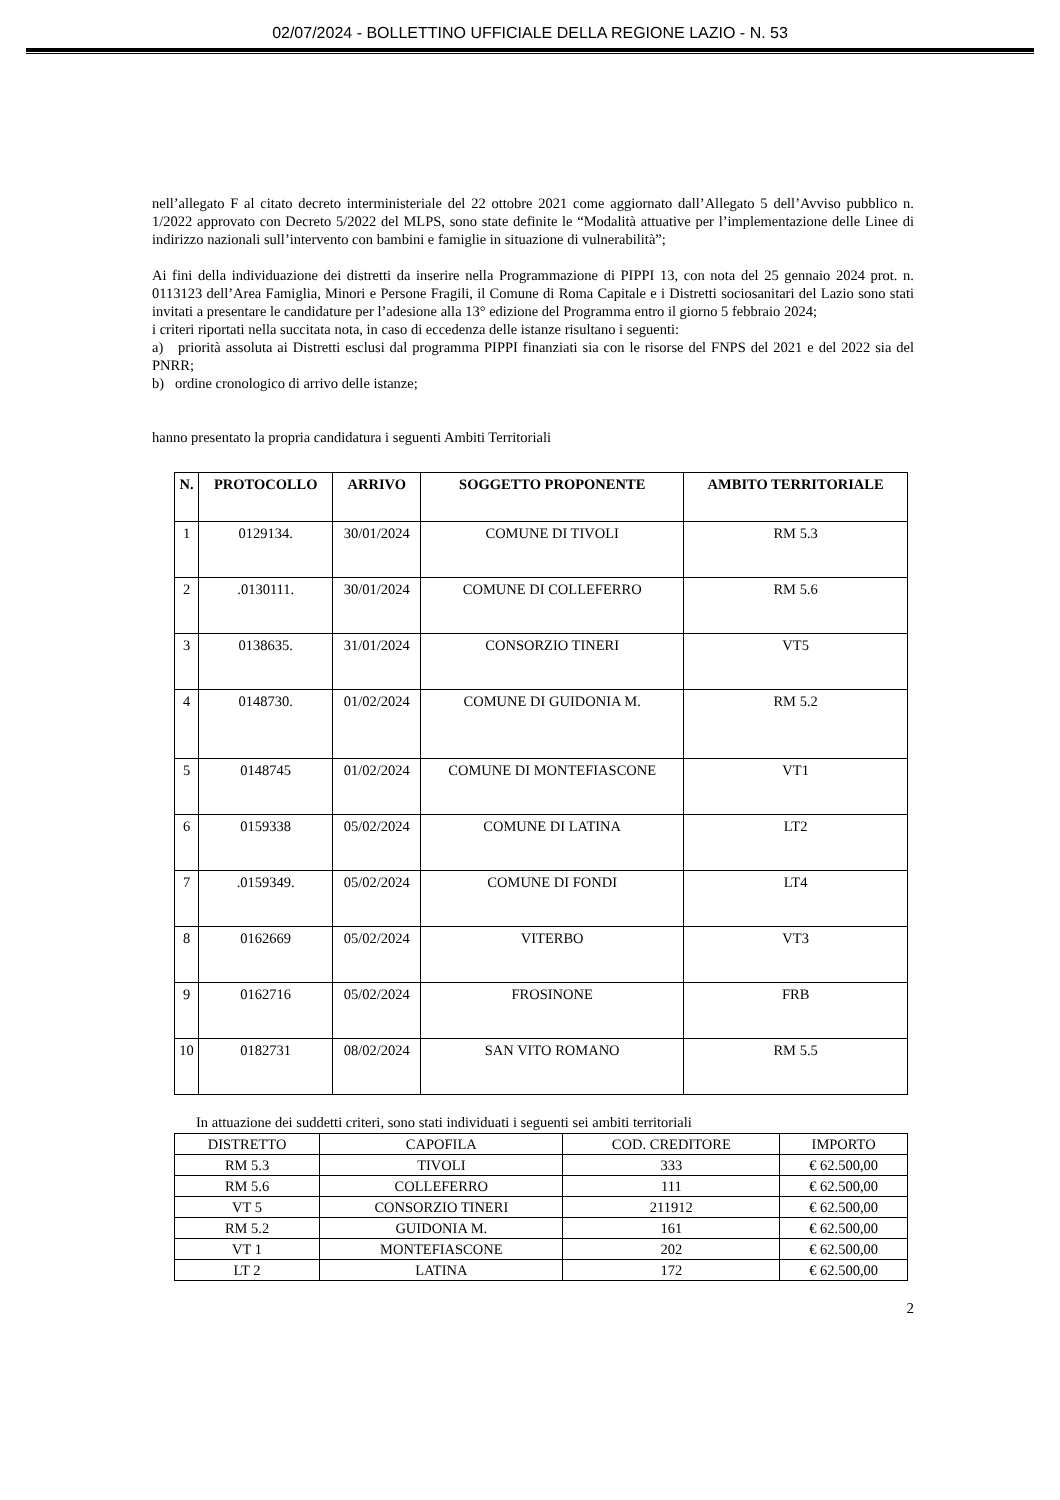02/07/2024 - BOLLETTINO UFFICIALE DELLA REGIONE LAZIO - N. 53
nell’allegato F al citato decreto interministeriale del 22 ottobre 2021 come aggiornato dall’Allegato 5 dell’Avviso pubblico n. 1/2022 approvato con Decreto 5/2022 del MLPS, sono state definite le “Modalità attuative per l’implementazione delle Linee di indirizzo nazionali sull’intervento con bambini e famiglie in situazione di vulnerabilità”;
Ai fini della individuazione dei distretti da inserire nella Programmazione di PIPPI 13, con nota del 25 gennaio 2024 prot. n. 0113123 dell’Area Famiglia, Minori e Persone Fragili, il Comune di Roma Capitale e i Distretti sociosanitari del Lazio sono stati invitati a presentare le candidature per l’adesione alla 13° edizione del Programma entro il giorno 5 febbraio 2024;
i criteri riportati nella succitata nota, in caso di eccedenza delle istanze risultano i seguenti:
a) priorità assoluta ai Distretti esclusi dal programma PIPPI finanziati sia con le risorse del FNPS del 2021 e del 2022 sia del PNRR;
b) ordine cronologico di arrivo delle istanze;
hanno presentato la propria candidatura i seguenti Ambiti Territoriali
| N. | PROTOCOLLO | ARRIVO | SOGGETTO PROPONENTE | AMBITO TERRITORIALE |
| --- | --- | --- | --- | --- |
| 1 | 0129134. | 30/01/2024 | COMUNE DI TIVOLI | RM 5.3 |
| 2 | .0130111. | 30/01/2024 | COMUNE DI COLLEFERRO | RM 5.6 |
| 3 | 0138635. | 31/01/2024 | CONSORZIO TINERI | VT5 |
| 4 | 0148730. | 01/02/2024 | COMUNE DI GUIDONIA M. | RM 5.2 |
| 5 | 0148745 | 01/02/2024 | COMUNE DI MONTEFIASCONE | VT1 |
| 6 | 0159338 | 05/02/2024 | COMUNE DI LATINA | LT2 |
| 7 | .0159349. | 05/02/2024 | COMUNE DI FONDI | LT4 |
| 8 | 0162669 | 05/02/2024 | VITERBO | VT3 |
| 9 | 0162716 | 05/02/2024 | FROSINONE | FRB |
| 10 | 0182731 | 08/02/2024 | SAN VITO ROMANO | RM 5.5 |
In attuazione dei suddetti criteri, sono stati individuati i seguenti sei ambiti territoriali
| DISTRETTO | CAPOFILA | COD. CREDITORE | IMPORTO |
| RM 5.3 | TIVOLI | 333 | € 62.500,00 |
| RM 5.6 | COLLEFERRO | 111 | € 62.500,00 |
| VT 5 | CONSORZIO TINERI | 211912 | € 62.500,00 |
| RM 5.2 | GUIDONIA M. | 161 | € 62.500,00 |
| VT 1 | MONTEFIASCONE | 202 | € 62.500,00 |
| LT 2 | LATINA | 172 | € 62.500,00 |
2